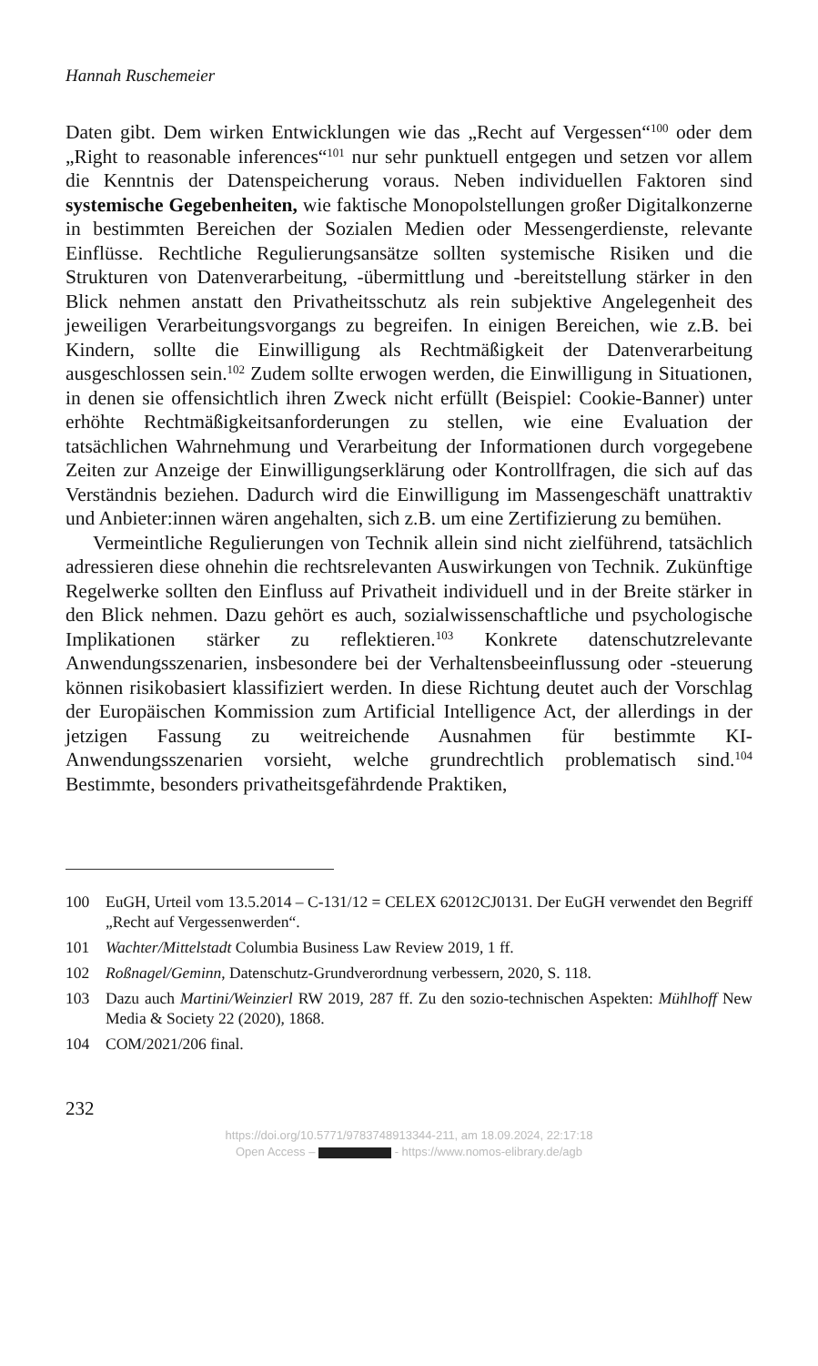Hannah Ruschemeier
Daten gibt. Dem wirken Entwicklungen wie das „Recht auf Vergessen“<sup>100</sup> oder dem „Right to reasonable inferences“<sup>101</sup> nur sehr punktuell entgegen und setzen vor allem die Kenntnis der Datenspeicherung voraus. Neben individuellen Faktoren sind systemische Gegebenheiten, wie faktische Monopolstellungen großer Digitalkonzerne in bestimmten Bereichen der Sozialen Medien oder Messengerdienste, relevante Einflüsse. Rechtliche Regulierungsansätze sollten systemische Risiken und die Strukturen von Datenverarbeitung, -übermittlung und -bereitstellung stärker in den Blick nehmen anstatt den Privatheitsschutz als rein subjektive Angelegenheit des jeweiligen Verarbeitungsvorgangs zu begreifen. In einigen Bereichen, wie z.B. bei Kindern, sollte die Einwilligung als Rechtmäßigkeit der Datenverarbeitung ausgeschlossen sein.<sup>102</sup> Zudem sollte erwogen werden, die Einwilligung in Situationen, in denen sie offensichtlich ihren Zweck nicht erfüllt (Beispiel: Cookie-Banner) unter erhöhte Rechtmäßigkeitsanforderungen zu stellen, wie eine Evaluation der tatsächlichen Wahrnehmung und Verarbeitung der Informationen durch vorgegebene Zeiten zur Anzeige der Einwilligungserklärung oder Kontrollfragen, die sich auf das Verständnis beziehen. Dadurch wird die Einwilligung im Massengeschäft unattraktiv und Anbieter:innen wären angehalten, sich z.B. um eine Zertifizierung zu bemühen.
Vermeintliche Regulierungen von Technik allein sind nicht zielführend, tatsächlich adressieren diese ohnehin die rechtsrelevanten Auswirkungen von Technik. Zukünftige Regelwerke sollten den Einfluss auf Privatheit individuell und in der Breite stärker in den Blick nehmen. Dazu gehört es auch, sozialwissenschaftliche und psychologische Implikationen stärker zu reflektieren.<sup>103</sup> Konkrete datenschutzrelevante Anwendungsszenarien, insbesondere bei der Verhaltensbeeinflussung oder -steuerung können risikobasiert klassifiziert werden. In diese Richtung deutet auch der Vorschlag der Europäischen Kommission zum Artificial Intelligence Act, der allerdings in der jetzigen Fassung zu weitreichende Ausnahmen für bestimmte KI-Anwendungsszenarien vorsieht, welche grundrechtlich problematisch sind.<sup>104</sup> Bestimmte, besonders privatheitsgefährdende Praktiken,
100 EuGH, Urteil vom 13.5.2014 – C-131/12 = CELEX 62012CJ0131. Der EuGH verwendet den Begriff „Recht auf Vergessenwerden“.
101 Wachter/Mittelstadt Columbia Business Law Review 2019, 1 ff.
102 Roßnagel/Geminn, Datenschutz-Grundverordnung verbessern, 2020, S. 118.
103 Dazu auch Martini/Weinzierl RW 2019, 287 ff. Zu den sozio-technischen Aspekten: Mühlhoff New Media & Society 22 (2020), 1868.
104 COM/2021/206 final.
232
https://doi.org/10.5771/9783748913344-211, am 18.09.2024, 22:17:18
Open Access – - https://www.nomos-elibrary.de/agb